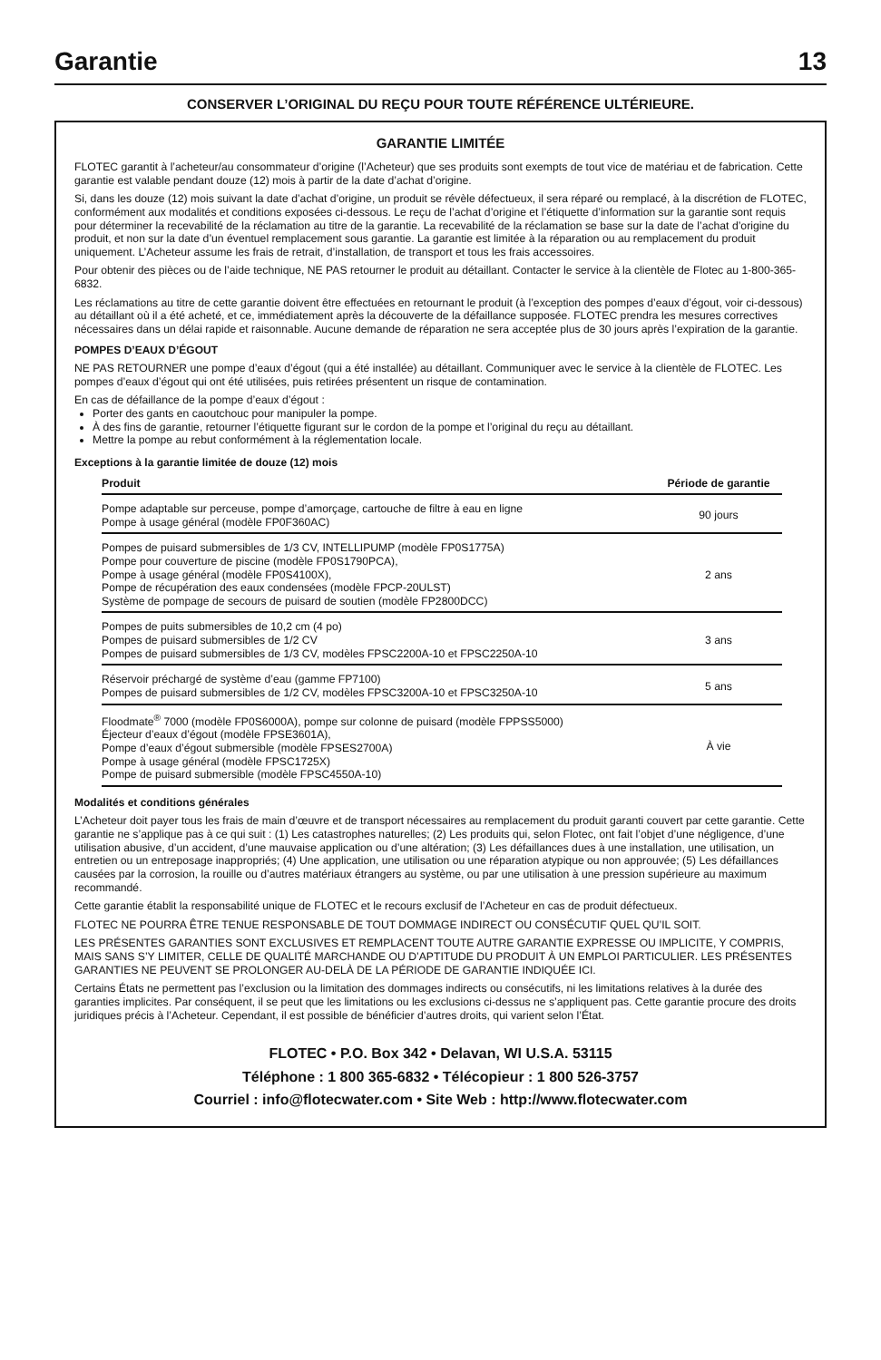Garantie 13
CONSERVER L’ORIGINAL DU REÇU POUR TOUTE RÉFÉRENCE ULTÉRIEURE.
GARANTIE LIMITÉE
FLOTEC garantit à l’acheteur/au consommateur d’origine (l’Acheteur) que ses produits sont exempts de tout vice de matériau et de fabrication. Cette garantie est valable pendant douze (12) mois à partir de la date d’achat d’origine.
Si, dans les douze (12) mois suivant la date d’achat d’origine, un produit se révèle défectueux, il sera réparé ou remplacé, à la discrétion de FLOTEC, conformément aux modalités et conditions exposées ci-dessous. Le reçu de l’achat d’origine et l’étiquette d’information sur la garantie sont requis pour déterminer la recevabilité de la réclamation au titre de la garantie. La recevabilité de la réclamation se base sur la date de l’achat d’origine du produit, et non sur la date d’un éventuel remplacement sous garantie. La garantie est limitée à la réparation ou au remplacement du produit uniquement. L’Acheteur assume les frais de retrait, d’installation, de transport et tous les frais accessoires.
Pour obtenir des pièces ou de l’aide technique, NE PAS retourner le produit au détaillant. Contacter le service à la clientèle de Flotec au 1-800-365-6832.
Les réclamations au titre de cette garantie doivent être effectuées en retournant le produit (à l’exception des pompes d’eaux d’égout, voir ci-dessous) au détaillant où il a été acheté, et ce, immédiatement après la découverte de la défaillance supposée. FLOTEC prendra les mesures correctives nécessaires dans un délai rapide et raisonnable. Aucune demande de réparation ne sera acceptée plus de 30 jours après l’expiration de la garantie.
POMPES D’EAUX D’ÉGOUT
NE PAS RETOURNER une pompe d’eaux d’égout (qui a été installée) au détaillant. Communiquer avec le service à la clientèle de FLOTEC. Les pompes d’eaux d’égout qui ont été utilisées, puis retirées présentent un risque de contamination.
En cas de défaillance de la pompe d’eaux d’égout :
Porter des gants en caoutchouc pour manipuler la pompe.
À des fins de garantie, retourner l’étiquette figurant sur le cordon de la pompe et l’original du reçu au détaillant.
Mettre la pompe au rebut conformément à la réglementation locale.
Exceptions à la garantie limitée de douze (12) mois
| Produit | Période de garantie |
| --- | --- |
| Pompe adaptable sur perceuse, pompe d’amorçage, cartouche de filtre à eau en ligne Pompe à usage général (modèle FP0F360AC) | 90 jours |
| Pompes de puisard submersibles de 1/3 CV, INTELLIPUMP (modèle FP0S1775A) Pompe pour couverture de piscine (modèle FP0S1790PCA), Pompe à usage général (modèle FP0S4100X), Pompe de récupération des eaux condensées (modèle FPCP-20ULST) Système de pompage de secours de puisard de soutien (modèle FP2800DCC) | 2 ans |
| Pompes de puits submersibles de 10,2 cm (4 po) Pompes de puisard submersibles de 1/2 CV Pompes de puisard submersibles de 1/3 CV, modèles FPSC2200A-10 et FPSC2250A-10 | 3 ans |
| Réservoir préchargé de système d’eau (gamme FP7100) Pompes de puisard submersibles de 1/2 CV, modèles FPSC3200A-10 et FPSC3250A-10 | 5 ans |
| Floodmate<sup>®</sup> 7000 (modèle FP0S6000A), pompe sur colonne de puisard (modèle FPPSS5000) Éjecteur d’eaux d’égout (modèle FPSE3601A), Pompe d’eaux d’égout submersible (modèle FPSES2700A) Pompe à usage général (modèle FPSC1725X) Pompe de puisard submersible (modèle FPSC4550A-10) | À vie |
Modalités et conditions générales
L’Acheteur doit payer tous les frais de main d’œuvre et de transport nécessaires au remplacement du produit garanti couvert par cette garantie. Cette garantie ne s’applique pas à ce qui suit : (1) Les catastrophes naturelles; (2) Les produits qui, selon Flotec, ont fait l’objet d’une négligence, d’une utilisation abusive, d’un accident, d’une mauvaise application ou d’une altération; (3) Les défaillances dues à une installation, une utilisation, un entretien ou un entreposage inappropriés; (4) Une application, une utilisation ou une réparation atypique ou non approuvée; (5) Les défaillances causées par la corrosion, la rouille ou d’autres matériaux étrangers au système, ou par une utilisation à une pression supérieure au maximum recommandé.
Cette garantie établit la responsabilité unique de FLOTEC et le recours exclusif de l’Acheteur en cas de produit défectueux.
FLOTEC NE POURRA ÊTRE TENUE RESPONSABLE DE TOUT DOMMAGE INDIRECT OU CONSÉCUTIF QUEL QU’IL SOIT.
LES PRÉSENTES GARANTIES SONT EXCLUSIVES ET REMPLACENT TOUTE AUTRE GARANTIE EXPRESSE OU IMPLICITE, Y COMPRIS, MAIS SANS S’Y LIMITER, CELLE DE QUALITÉ MARCHANDE OU D’APTITUDE DU PRODUIT À UN EMPLOI PARTICULIER. LES PRÉSENTES GARANTIES NE PEUVENT SE PROLONGER AU-DELÀ DE LA PÉRIODE DE GARANTIE INDIQUÉE ICI.
Certains États ne permettent pas l’exclusion ou la limitation des dommages indirects ou consécutifs, ni les limitations relatives à la durée des garanties implicites. Par conséquent, il se peut que les limitations ou les exclusions ci-dessus ne s’appliquent pas. Cette garantie procure des droits juridiques précis à l’Acheteur. Cependant, il est possible de bénéficier d’autres droits, qui varient selon l’État.
FLOTEC • P.O. Box 342 • Delavan, WI U.S.A. 53115
Téléphone : 1 800 365-6832 • Télécopieur : 1 800 526-3757
Courriel : info@flotecwater.com • Site Web : http://www.flotecwater.com